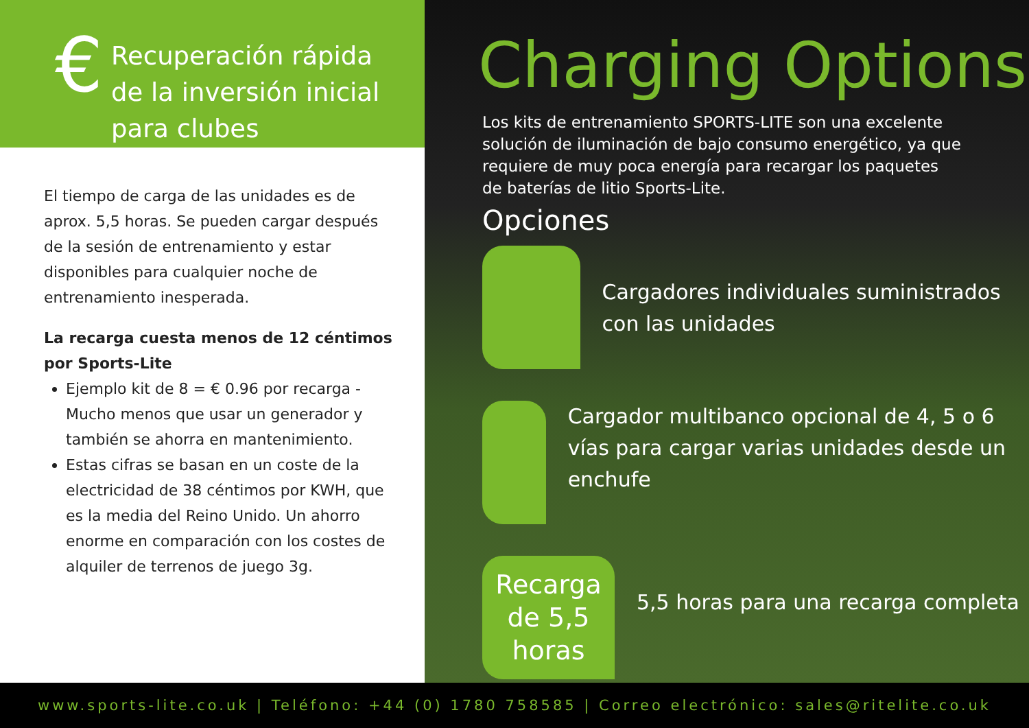€
Recuperación rápida
de la inversión inicial
para clubes
El tiempo de carga de las unidades es de aprox. 5,5 horas. Se pueden cargar después de la sesión de entrenamiento y estar disponibles para cualquier noche de entrenamiento inesperada.
La recarga cuesta menos de 12 céntimos por Sports-Lite
Ejemplo kit de 8 = € 0.96 por recarga - Mucho menos que usar un generador y también se ahorra en mantenimiento.
Estas cifras se basan en un coste de la electricidad de 38 céntimos por KWH, que es la media del Reino Unido. Un ahorro enorme en comparación con los costes de alquiler de terrenos de juego 3g.
Charging Options
Los kits de entrenamiento SPORTS-LITE son una excelente solución de iluminación de bajo consumo energético, ya que requiere de muy poca energía para recargar los paquetes de baterías de litio Sports-Lite.
Opciones
Cargadores individuales suministrados con las unidades
Cargador multibanco opcional de 4, 5 o 6 vías para cargar varias unidades desde un enchufe
Recarga de 5,5 horas
5,5 horas para una recarga completa
www.sports-lite.co.uk | Teléfono: +44 (0) 1780 758585 | Correo electrónico: sales@ritelite.co.uk